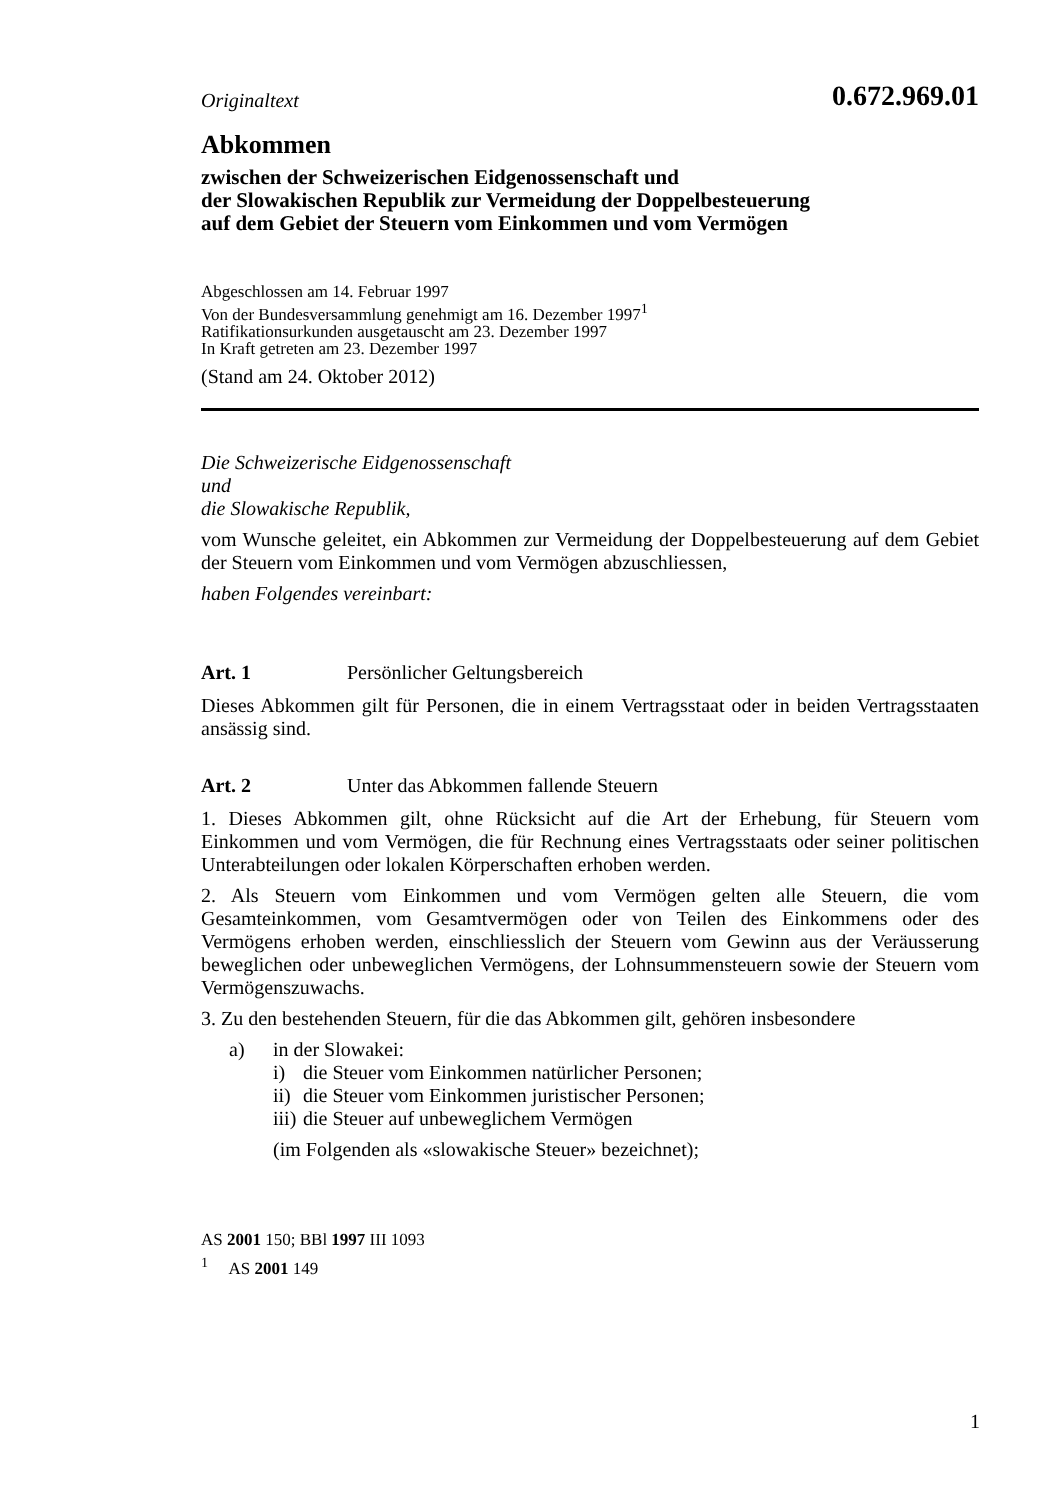Originaltext 0.672.969.01
Abkommen
zwischen der Schweizerischen Eidgenossenschaft und
der Slowakischen Republik zur Vermeidung der Doppelbesteuerung
auf dem Gebiet der Steuern vom Einkommen und vom Vermögen
Abgeschlossen am 14. Februar 1997
Von der Bundesversammlung genehmigt am 16. Dezember 1997<sup>1</sup>
Ratifikationsurkunden ausgetauscht am 23. Dezember 1997
In Kraft getreten am 23. Dezember 1997
(Stand am 24. Oktober 2012)
Die Schweizerische Eidgenossenschaft
und
die Slowakische Republik,
vom Wunsche geleitet, ein Abkommen zur Vermeidung der Doppelbesteuerung auf dem Gebiet der Steuern vom Einkommen und vom Vermögen abzuschliessen,
haben Folgendes vereinbart:
Art. 1 Persönlicher Geltungsbereich
Dieses Abkommen gilt für Personen, die in einem Vertragsstaat oder in beiden Vertragsstaaten ansässig sind.
Art. 2 Unter das Abkommen fallende Steuern
1. Dieses Abkommen gilt, ohne Rücksicht auf die Art der Erhebung, für Steuern vom Einkommen und vom Vermögen, die für Rechnung eines Vertragsstaats oder seiner politischen Unterabteilungen oder lokalen Körperschaften erhoben werden.
2. Als Steuern vom Einkommen und vom Vermögen gelten alle Steuern, die vom Gesamteinkommen, vom Gesamtvermögen oder von Teilen des Einkommens oder des Vermögens erhoben werden, einschliesslich der Steuern vom Gewinn aus der Veräusserung beweglichen oder unbeweglichen Vermögens, der Lohnsummensteuern sowie der Steuern vom Vermögenszuwachs.
3. Zu den bestehenden Steuern, für die das Abkommen gilt, gehören insbesondere
a) in der Slowakei:
i) die Steuer vom Einkommen natürlicher Personen;
ii) die Steuer vom Einkommen juristischer Personen;
iii) die Steuer auf unbeweglichem Vermögen
(im Folgenden als «slowakische Steuer» bezeichnet);
AS 2001 150; BBl 1997 III 1093
<sup>1</sup> AS 2001 149
1